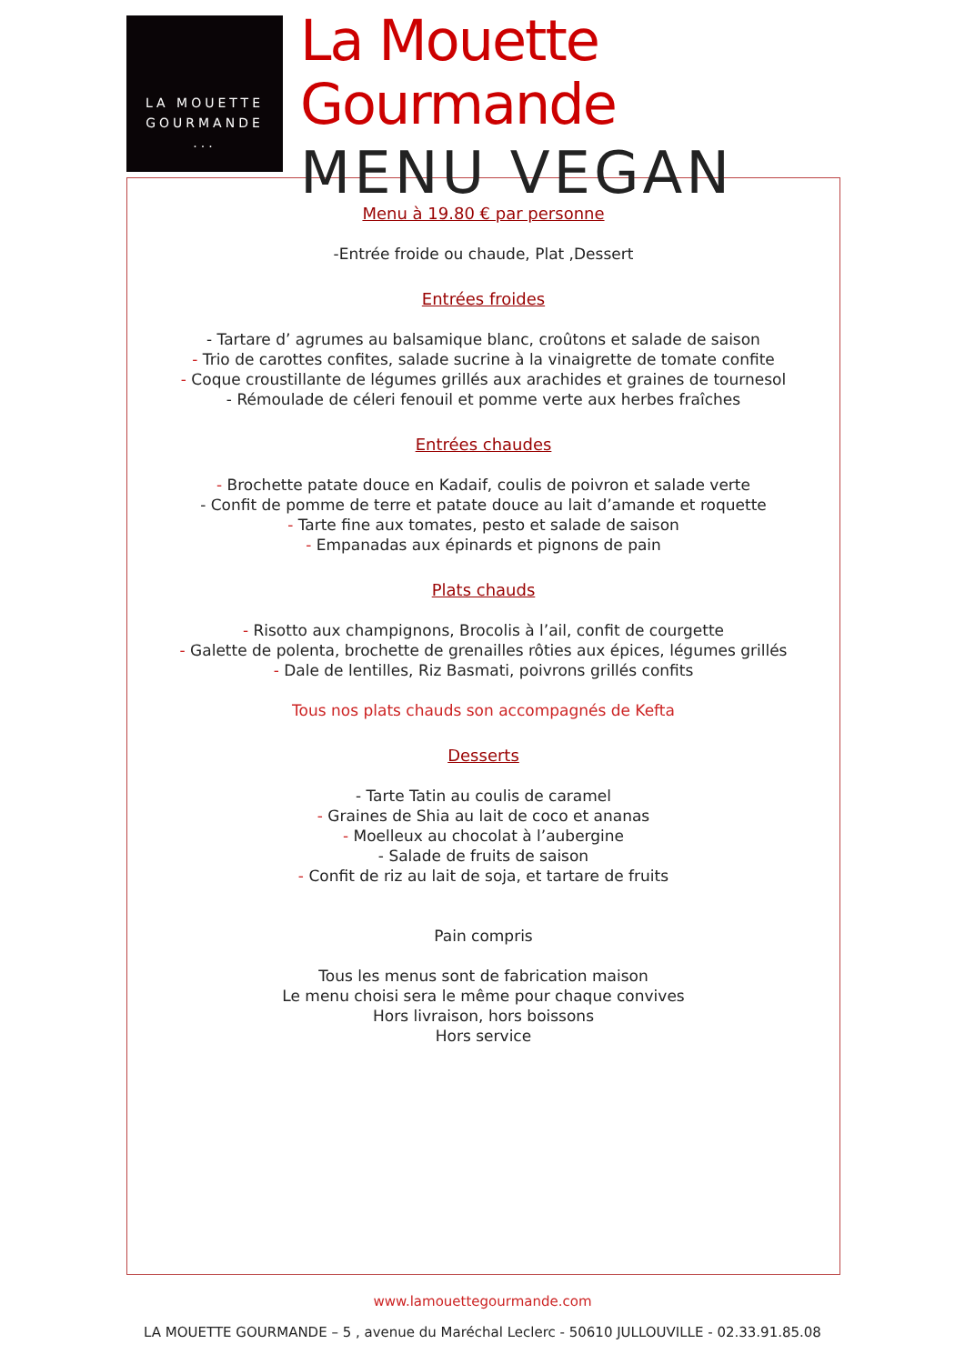LA MOUETTE
GOURMANDE
...
La Mouette Gourmande
MENU VEGAN
Menu à 19.80 € par personne
-Entrée froide ou chaude, Plat ,Dessert
Entrées froides
- Tartare d’ agrumes au balsamique blanc, croûtons et salade de saison
- Trio de carottes confites, salade sucrine à la vinaigrette de tomate confite
- Coque croustillante de légumes grillés aux arachides et graines de tournesol
- Rémoulade de céleri fenouil et pomme verte aux herbes fraîches
Entrées chaudes
- Brochette patate douce en Kadaif, coulis de poivron et salade verte
- Confit de pomme de terre et patate douce au lait d’amande et roquette
- Tarte fine aux tomates, pesto et salade de saison
- Empanadas aux épinards et pignons de pain
Plats chauds
- Risotto aux champignons, Brocolis à l’ail, confit de courgette
- Galette de polenta, brochette de grenailles rôties aux épices, légumes grillés
- Dale de lentilles, Riz Basmati, poivrons grillés confits
Tous nos plats chauds son accompagnés de Kefta
Desserts
- Tarte Tatin au coulis de caramel
- Graines de Shia au lait de coco et ananas
- Moelleux au chocolat à l’aubergine
- Salade de fruits de saison
- Confit de riz au lait de soja, et tartare de fruits
Pain compris
Tous les menus sont de fabrication maison
Le menu choisi sera le même pour chaque convives
Hors livraison, hors boissons
Hors service
www.lamouettegourmande.com
LA MOUETTE GOURMANDE – 5 , avenue du Maréchal Leclerc - 50610 JULLOUVILLE - 02.33.91.85.08